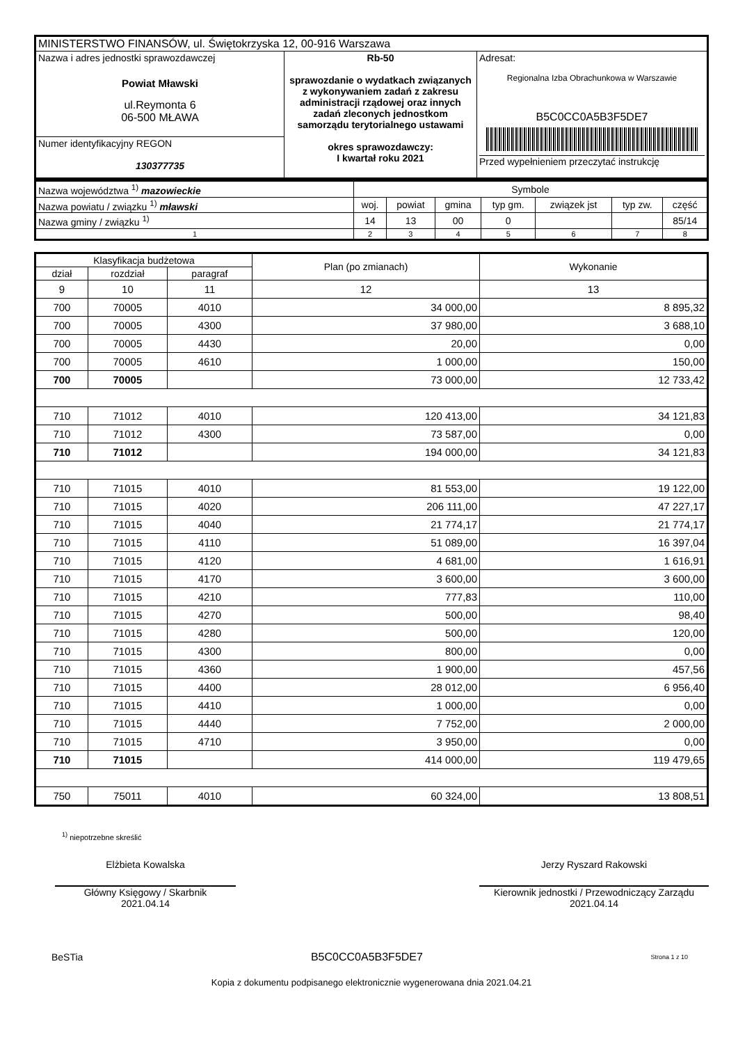| MINISTERSTWO FINANSÓW, ul. Świętokrzyska 12, 00-916 Warszawa | | |
| Nazwa i adres jednostki sprawozdawczej Powiat Mławski ul.Reymonta 6 06-500 MŁAWA | Rb-50 sprawozdanie o wydatkach związanych z wykonywaniem zadań z zakresu administracji rządowej oraz innych zadań zleconych jednostkom samorządu terytorialnego ustawami okres sprawozdawczy: I kwartał roku 2021 | Adresat: Regionalna Izba Obrachunkowa w Warszawie B5C0CC0A5B3F5DE7 Przed wypełnieniem przeczytać instrukcję |
| Numer identyfikacyjny REGON 130377735 | | |
| Nazwa województwa <sup>1)</sup> mazowieckie | Symbole | | | | | | |
| Nazwa powiatu / związku <sup>1)</sup> mławski | woj. | powiat | gmina | typ gm. | związek jst | typ zw. | część |
| Nazwa gminy / związku <sup>1)</sup> | 14 | 13 | 00 | 0 | | | 85/14 |
| 1 | 2 | 3 | 4 | 5 | 6 | 7 | 8 |
| Klasyfikacja budżetowa | | | Plan (po zmianach) | Wykonanie |
| --- | --- | --- | --- | --- |
| dział | rozdział | paragraf | | |
| 9 | 10 | 11 | 12 | 13 |
| 700 | 70005 | 4010 | 34 000,00 | 8 895,32 |
| 700 | 70005 | 4300 | 37 980,00 | 3 688,10 |
| 700 | 70005 | 4430 | 20,00 | 0,00 |
| 700 | 70005 | 4610 | 1 000,00 | 150,00 |
| 700 | 70005 | | 73 000,00 | 12 733,42 |
| 710 | 71012 | 4010 | 120 413,00 | 34 121,83 |
| 710 | 71012 | 4300 | 73 587,00 | 0,00 |
| 710 | 71012 | | 194 000,00 | 34 121,83 |
| 710 | 71015 | 4010 | 81 553,00 | 19 122,00 |
| 710 | 71015 | 4020 | 206 111,00 | 47 227,17 |
| 710 | 71015 | 4040 | 21 774,17 | 21 774,17 |
| 710 | 71015 | 4110 | 51 089,00 | 16 397,04 |
| 710 | 71015 | 4120 | 4 681,00 | 1 616,91 |
| 710 | 71015 | 4170 | 3 600,00 | 3 600,00 |
| 710 | 71015 | 4210 | 777,83 | 110,00 |
| 710 | 71015 | 4270 | 500,00 | 98,40 |
| 710 | 71015 | 4280 | 500,00 | 120,00 |
| 710 | 71015 | 4300 | 800,00 | 0,00 |
| 710 | 71015 | 4360 | 1 900,00 | 457,56 |
| 710 | 71015 | 4400 | 28 012,00 | 6 956,40 |
| 710 | 71015 | 4410 | 1 000,00 | 0,00 |
| 710 | 71015 | 4440 | 7 752,00 | 2 000,00 |
| 710 | 71015 | 4710 | 3 950,00 | 0,00 |
| 710 | 71015 | | 414 000,00 | 119 479,65 |
| 750 | 75011 | 4010 | 60 324,00 | 13 808,51 |
<sup>1)</sup> niepotrzebne skreślić
Elżbieta Kowalska
Główny Księgowy / Skarbnik
2021.04.14
Jerzy Ryszard Rakowski
Kierownik jednostki / Przewodniczący Zarządu
2021.04.14
BeSTia B5C0CC0A5B3F5DE7 Strona 1 z 10
Kopia z dokumentu podpisanego elektronicznie wygenerowana dnia 2021.04.21